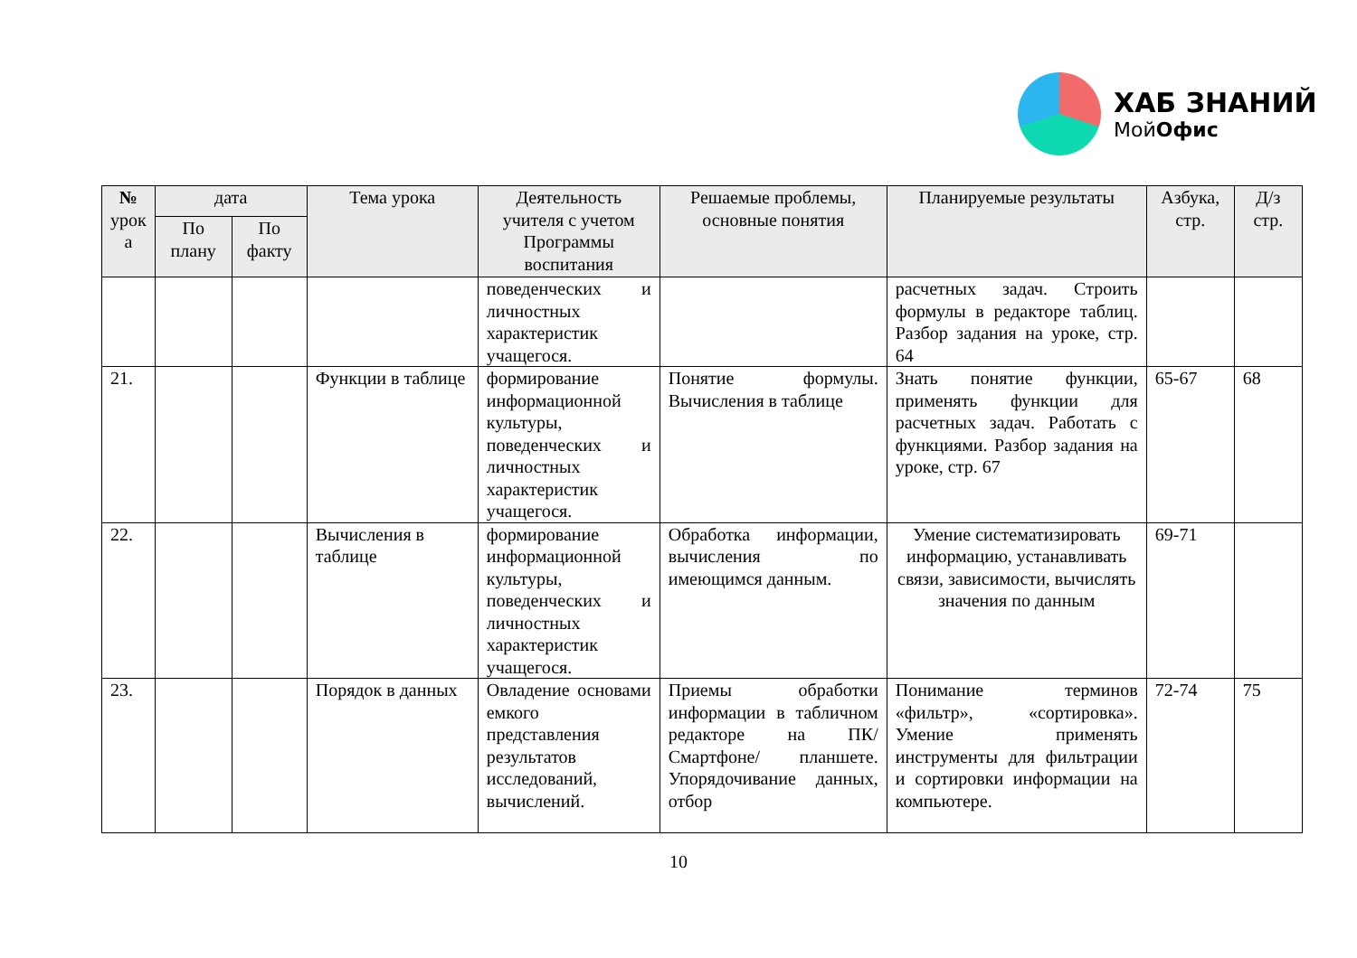ХАБ ЗНАНИЙ
МойОфис
| № урок а | дата | | Тема урока | Деятельность учителя с учетом Программы воспитания | Решаемые проблемы, основные понятия | Планируемые результаты | Азбука, стр. | Д/з стр. |
| --- | --- | --- | --- | --- | --- | --- | --- | --- |
| | По плану | По факту | | | | | | |
| | | | | поведенческих и личностных характеристик учащегося. | | расчетных задач. Строить формулы в редакторе таблиц. Разбор задания на уроке, стр. 64 | | |
| 21. | | | Функции в таблице | формирование информационной культуры, поведенческих и личностных характеристик учащегося. | Понятие формулы. Вычисления в таблице | Знать понятие функции, применять функции для расчетных задач. Работать с функциями. Разбор задания на уроке, стр. 67 | 65-67 | 68 |
| 22. | | | Вычисления в таблице | формирование информационной культуры, поведенческих и личностных характеристик учащегося. | Обработка информации, вычисления по имеющимся данным. | Умение систематизировать информацию, устанавливать связи, зависимости, вычислять значения по данным | 69-71 | |
| 23. | | | Порядок в данных | Овладение основами емкого представления результатов исследований, вычислений. | Приемы обработки информации в табличном редакторе на ПК/Смартфоне/ планшете. Упорядочивание данных, отбор | Понимание терминов «фильтр», «сортировка». Умение применять инструменты для фильтрации и сортировки информации на компьютере. | 72-74 | 75 |
10